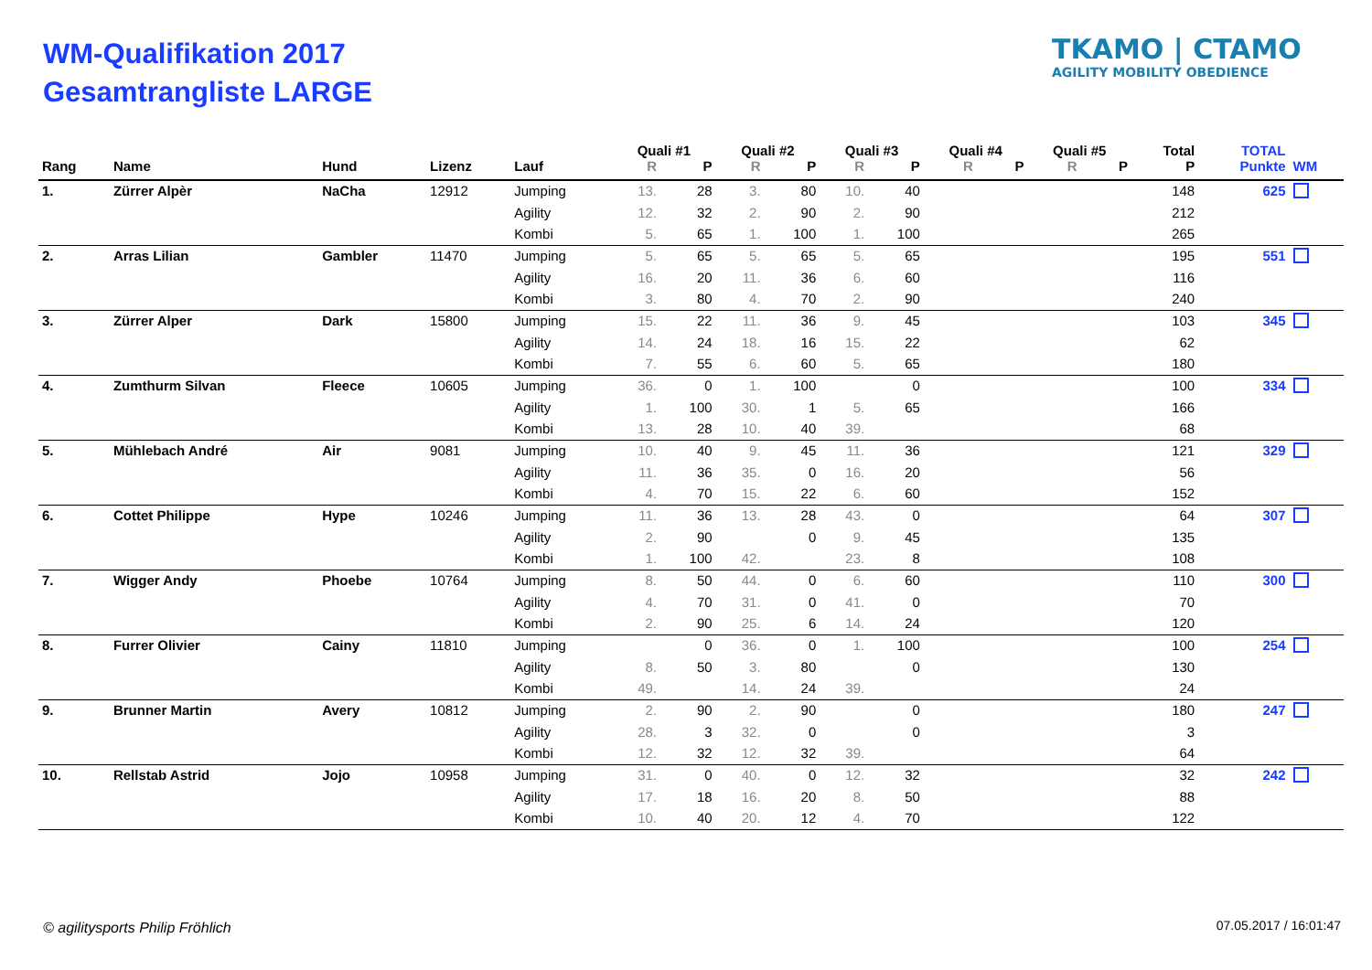WM-Qualifikation 2017
Gesamtrangliste LARGE
TKAMO | CTAMO
AGILITY MOBILITY OBEDIENCE
| | | | | | Quali #1 | | Quali #2 | | Quali #3 | | Quali #4 | | Quali #5 | | Total | TOTAL | |
| --- | --- | --- | --- | --- | --- | --- | --- | --- | --- | --- | --- | --- | --- | --- | --- | --- | --- |
| Rang | Name | Hund | Lizenz | Lauf | R | P | R | P | R | P | R | P | R | P | P | Punkte | WM |
| 1. | Zürrer Alpèr | NaCha | 12912 | Jumping | 13. | 28 | 3. | 80 | 10. | 40 | | | | | 148 | 625 | |
| | | | | Agility | 12. | 32 | 2. | 90 | 2. | 90 | | | | | 212 | | |
| | | | | Kombi | 5. | 65 | 1. | 100 | 1. | 100 | | | | | 265 | | |
| 2. | Arras Lilian | Gambler | 11470 | Jumping | 5. | 65 | 5. | 65 | 5. | 65 | | | | | 195 | 551 | |
| | | | | Agility | 16. | 20 | 11. | 36 | 6. | 60 | | | | | 116 | | |
| | | | | Kombi | 3. | 80 | 4. | 70 | 2. | 90 | | | | | 240 | | |
| 3. | Zürrer Alper | Dark | 15800 | Jumping | 15. | 22 | 11. | 36 | 9. | 45 | | | | | 103 | 345 | |
| | | | | Agility | 14. | 24 | 18. | 16 | 15. | 22 | | | | | 62 | | |
| | | | | Kombi | 7. | 55 | 6. | 60 | 5. | 65 | | | | | 180 | | |
| 4. | Zumthurm Silvan | Fleece | 10605 | Jumping | 36. | 0 | 1. | 100 | | 0 | | | | | 100 | 334 | |
| | | | | Agility | 1. | 100 | 30. | 1 | 5. | 65 | | | | | 166 | | |
| | | | | Kombi | 13. | 28 | 10. | 40 | 39. | | | | | | 68 | | |
| 5. | Mühlebach André | Air | 9081 | Jumping | 10. | 40 | 9. | 45 | 11. | 36 | | | | | 121 | 329 | |
| | | | | Agility | 11. | 36 | 35. | 0 | 16. | 20 | | | | | 56 | | |
| | | | | Kombi | 4. | 70 | 15. | 22 | 6. | 60 | | | | | 152 | | |
| 6. | Cottet Philippe | Hype | 10246 | Jumping | 11. | 36 | 13. | 28 | 43. | 0 | | | | | 64 | 307 | |
| | | | | Agility | 2. | 90 | | 0 | 9. | 45 | | | | | 135 | | |
| | | | | Kombi | 1. | 100 | 42. | | 23. | 8 | | | | | 108 | | |
| 7. | Wigger Andy | Phoebe | 10764 | Jumping | 8. | 50 | 44. | 0 | 6. | 60 | | | | | 110 | 300 | |
| | | | | Agility | 4. | 70 | 31. | 0 | 41. | 0 | | | | | 70 | | |
| | | | | Kombi | 2. | 90 | 25. | 6 | 14. | 24 | | | | | 120 | | |
| 8. | Furrer Olivier | Cainy | 11810 | Jumping | | 0 | 36. | 0 | 1. | 100 | | | | | 100 | 254 | |
| | | | | Agility | 8. | 50 | 3. | 80 | | 0 | | | | | 130 | | |
| | | | | Kombi | 49. | | 14. | 24 | 39. | | | | | | 24 | | |
| 9. | Brunner Martin | Avery | 10812 | Jumping | 2. | 90 | 2. | 90 | | 0 | | | | | 180 | 247 | |
| | | | | Agility | 28. | 3 | 32. | 0 | | 0 | | | | | 3 | | |
| | | | | Kombi | 12. | 32 | 12. | 32 | 39. | | | | | | 64 | | |
| 10. | Rellstab Astrid | Jojo | 10958 | Jumping | 31. | 0 | 40. | 0 | 12. | 32 | | | | | 32 | 242 | |
| | | | | Agility | 17. | 18 | 16. | 20 | 8. | 50 | | | | | 88 | | |
| | | | | Kombi | 10. | 40 | 20. | 12 | 4. | 70 | | | | | 122 | | |
© agilitysports Philip Fröhlich
07.05.2017 / 16:01:47